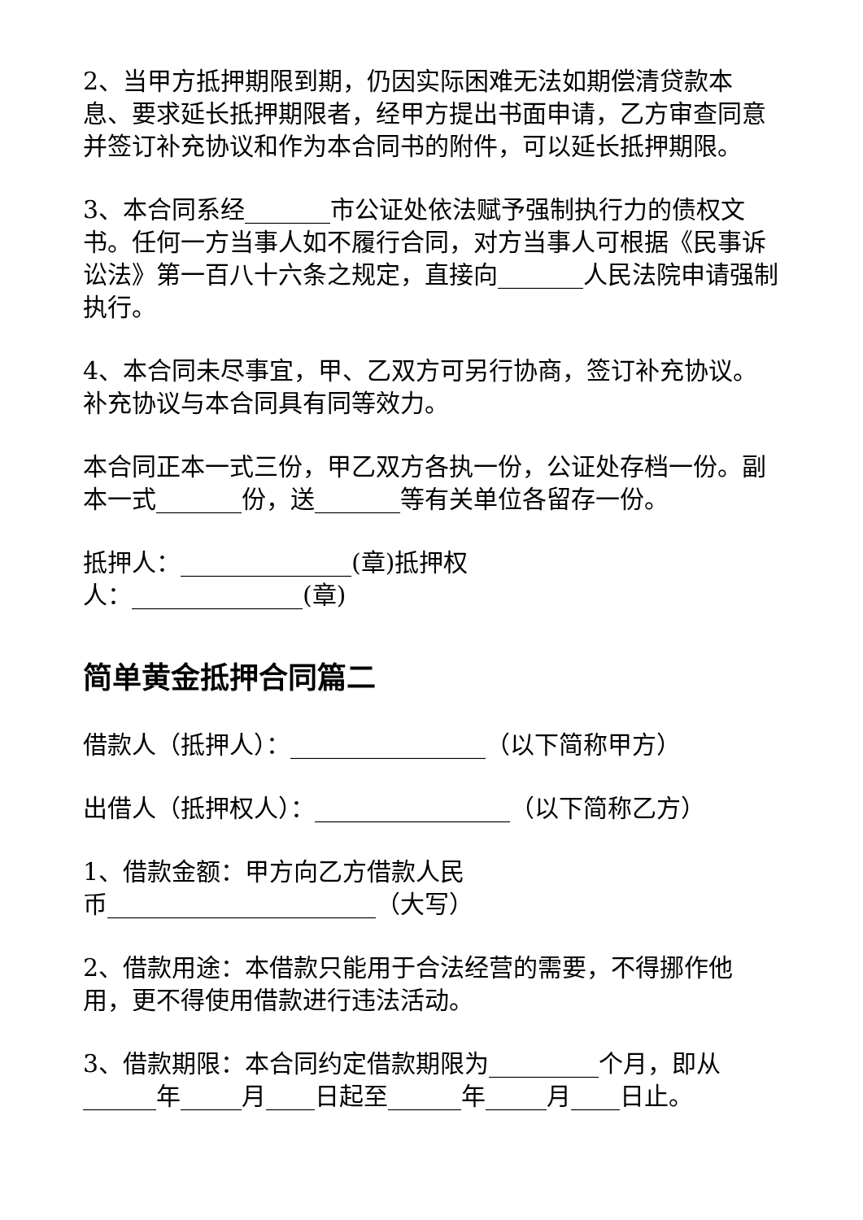2、当甲方抵押期限到期，仍因实际困难无法如期偿清贷款本息、要求延长抵押期限者，经甲方提出书面申请，乙方审查同意并签订补充协议和作为本合同书的附件，可以延长抵押期限。
3、本合同系经_______市公证处依法赋予强制执行力的债权文书。任何一方当事人如不履行合同，对方当事人可根据《民事诉讼法》第一百八十六条之规定，直接向_______人民法院申请强制执行。
4、本合同未尽事宜，甲、乙双方可另行协商，签订补充协议。补充协议与本合同具有同等效力。
本合同正本一式三份，甲乙双方各执一份，公证处存档一份。副本一式_______份，送_______等有关单位各留存一份。
抵押人：______________(章)抵押权
人：______________(章)
简单黄金抵押合同篇二
借款人（抵押人）：________________（以下简称甲方）
出借人（抵押权人）：________________（以下简称乙方）
1、借款金额：甲方向乙方借款人民
币______________________（大写）
2、借款用途：本借款只能用于合法经营的需要，不得挪作他用，更不得使用借款进行违法活动。
3、借款期限：本合同约定借款期限为_________个月，即从______年_____月____日起至______年_____月____日止。